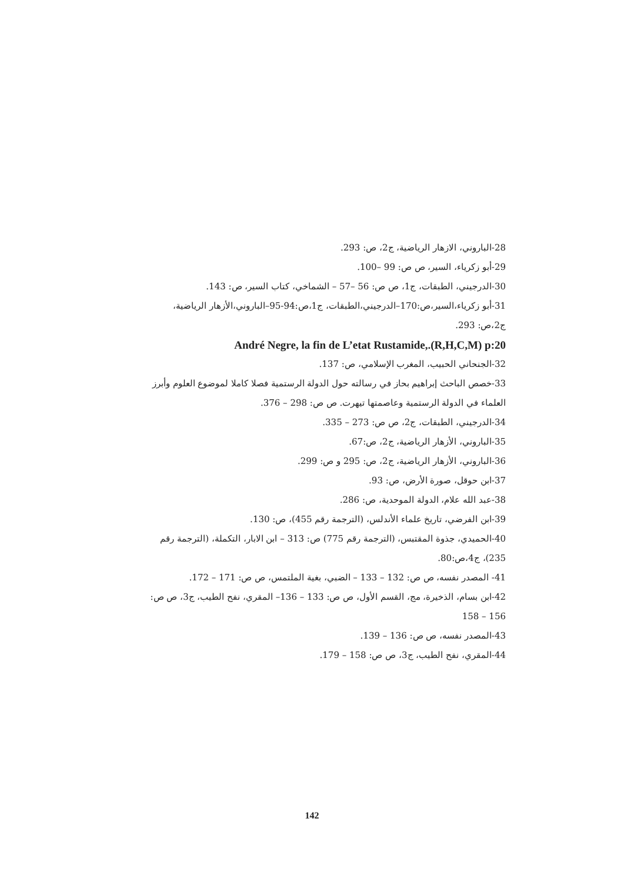28-الباروني، الازهار الرياضية، ج2، ص: 293.
29-أبو زكرياء، السير، ص ص: 99 –100.
30-الدرجيني، الطبقات، ج1، ص ص: 56 –57 – الشماخي، كتاب السير، ص: 143.
31-أبو زكرياء،السير،ص:170–الدرجيني،الطبقات، ج1،ص:94-95–الباروني،الأزهار الرياضية، ج2،ص: 293.
André Negre, la fin de L’etat Rustamide,.(R,H,C,M) p:20
32-الجنحاني الحبيب، المغرب الإسلامي، ص: 137.
33-خصص الباحث إبراهيم بحاز في رسالته حول الدولة الرستمية فصلا كاملا لموضوع العلوم وأبرز العلماء في الدولة الرستمية وعاصمتها تيهرت. ص ص: 298 – 376.
34-الدرجيني، الطبقات، ج2، ص ص: 273 – 335.
35-الباروني، الأزهار الرياضية، ج2، ص:67.
36-الباروني، الأزهار الرياضية، ج2، ص: 295 و ص: 299.
37-ابن حوقل، صورة الأرض، ص: 93.
38-عبد الله علام، الدولة الموحدية، ص: 286.
39-ابن الفرضي، تاريخ علماء الأندلس، (الترجمة رقم 455)، ص: 130.
40-الحميدي، جذوة المقتبس، (الترجمة رقم 775) ص: 313 – ابن الابار، التكملة، (الترجمة رقم 235)، ج4،ص:80.
41- المصدر نفسه، ص ص: 132 – 133 – الضبي، بغية الملتمس، ص ص: 171 – 172.
42-ابن بسام، الذخيرة، مج، القسم الأول، ص ص: 133 – 136– المقري، نفح الطيب، ج3، ص ص: 156 – 158
43-المصدر نفسه، ص ص: 136 – 139.
44-المقري، نفح الطيب، ج3، ص ص: 158 – 179.
142